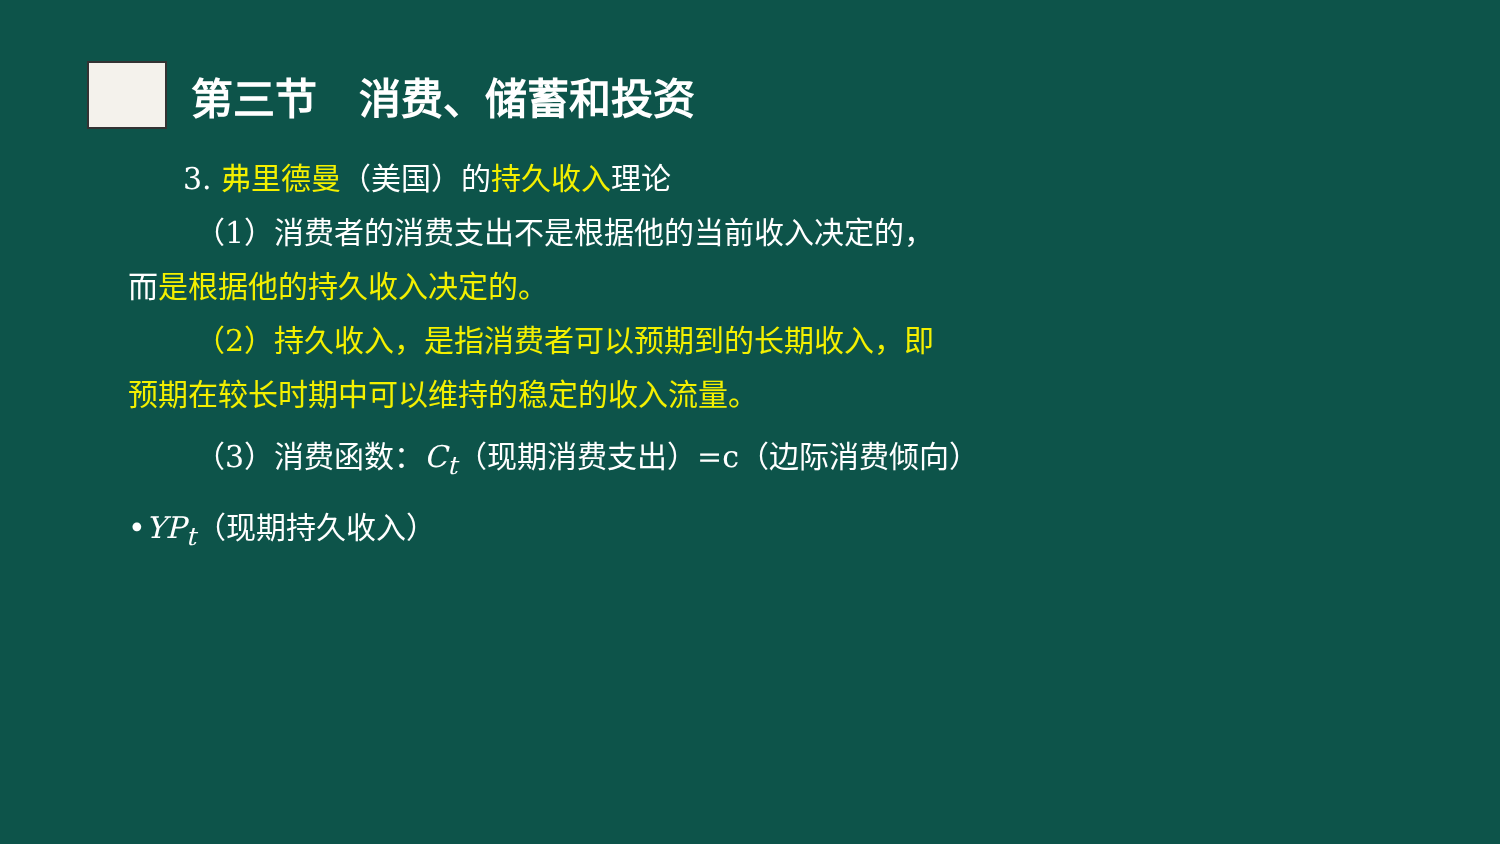第三节　消费、储蓄和投资
3. 弗里德曼（美国）的持久收入理论
（1）消费者的消费支出不是根据他的当前收入决定的，
而是根据他的持久收入决定的。
（2）持久收入，是指消费者可以预期到的长期收入，即
预期在较长时期中可以维持的稳定的收入流量。
（3）消费函数：C<sub>t</sub>（现期消费支出）=c（边际消费倾向）
•YP<sub>t</sub>（现期持久收入）